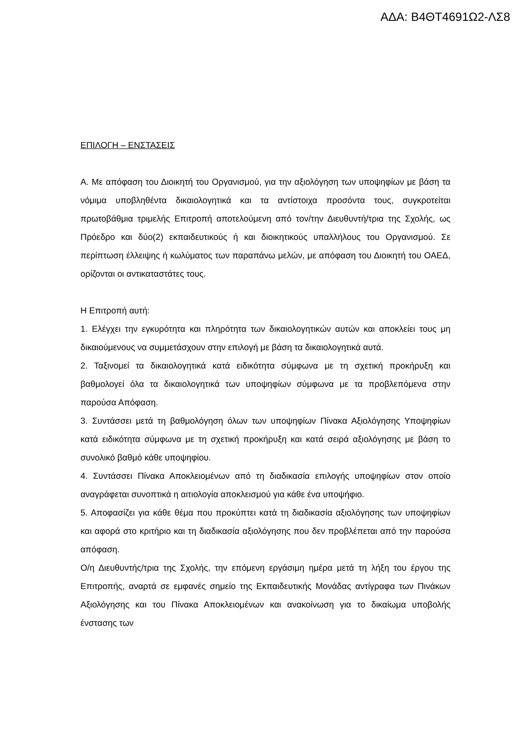ΑΔΑ: Β4ΘΤ4691Ω2-ΛΣ8
ΕΠΙΛΟΓΗ – ΕΝΣΤΑΣΕΙΣ
Α. Με απόφαση του Διοικητή του Οργανισμού, για την αξιολόγηση των υποψηφίων με βάση τα νόμιμα υποβληθέντα δικαιολογητικά και τα αντίστοιχα προσόντα τους, συγκροτείται πρωτοβάθμια τριμελής Επιτροπή αποτελούμενη από τον/την Διευθυντή/τρια της Σχολής, ως Πρόεδρο και δύο(2) εκπαιδευτικούς ή και διοικητικούς υπαλλήλους του Οργανισμού. Σε περίπτωση έλλειψης ή κωλύματος των παραπάνω μελών, με απόφαση του Διοικητή του ΟΑΕΔ, ορίζονται οι αντικαταστάτες τους.
Η Επιτροπή αυτή:
1. Ελέγχει την εγκυρότητα και πληρότητα των δικαιολογητικών αυτών και αποκλείει τους μη δικαιούμενους να συμμετάσχουν στην επιλογή με βάση τα δικαιολογητικά αυτά.
2. Ταξινομεί τα δικαιολογητικά κατά ειδικότητα σύμφωνα με τη σχετική προκήρυξη και βαθμολογεί όλα τα δικαιολογητικά των υποψηφίων σύμφωνα με τα προβλεπόμενα στην παρούσα Απόφαση.
3. Συντάσσει μετά τη βαθμολόγηση όλων των υποψηφίων Πίνακα Αξιολόγησης Υποψηφίων κατά ειδικότητα σύμφωνα με τη σχετική προκήρυξη και κατά σειρά αξιολόγησης με βάση το συνολικό βαθμό κάθε υποψηφίου.
4. Συντάσσει Πίνακα Αποκλειομένων από τη διαδικασία επιλογής υποψηφίων στον οποίο αναγράφεται συνοπτικά η αιτιολογία αποκλεισμού για κάθε ένα υποψήφιο.
5. Αποφασίζει για κάθε θέμα που προκύπτει κατά τη διαδικασία αξιολόγησης των υποψηφίων και αφορά στο κριτήριο και τη διαδικασία αξιολόγησης που δεν προβλέπεται από την παρούσα απόφαση.
Ο/η Διευθυντής/τρια της Σχολής, την επόμενη εργάσιμη ημέρα μετά τη λήξη του έργου της Επιτροπής, αναρτά σε εμφανές σημείο της Εκπαιδευτικής Μονάδας αντίγραφα των Πινάκων Αξιολόγησης και του Πίνακα Αποκλειομένων και ανακοίνωση για το δικαίωμα υποβολής ένστασης των